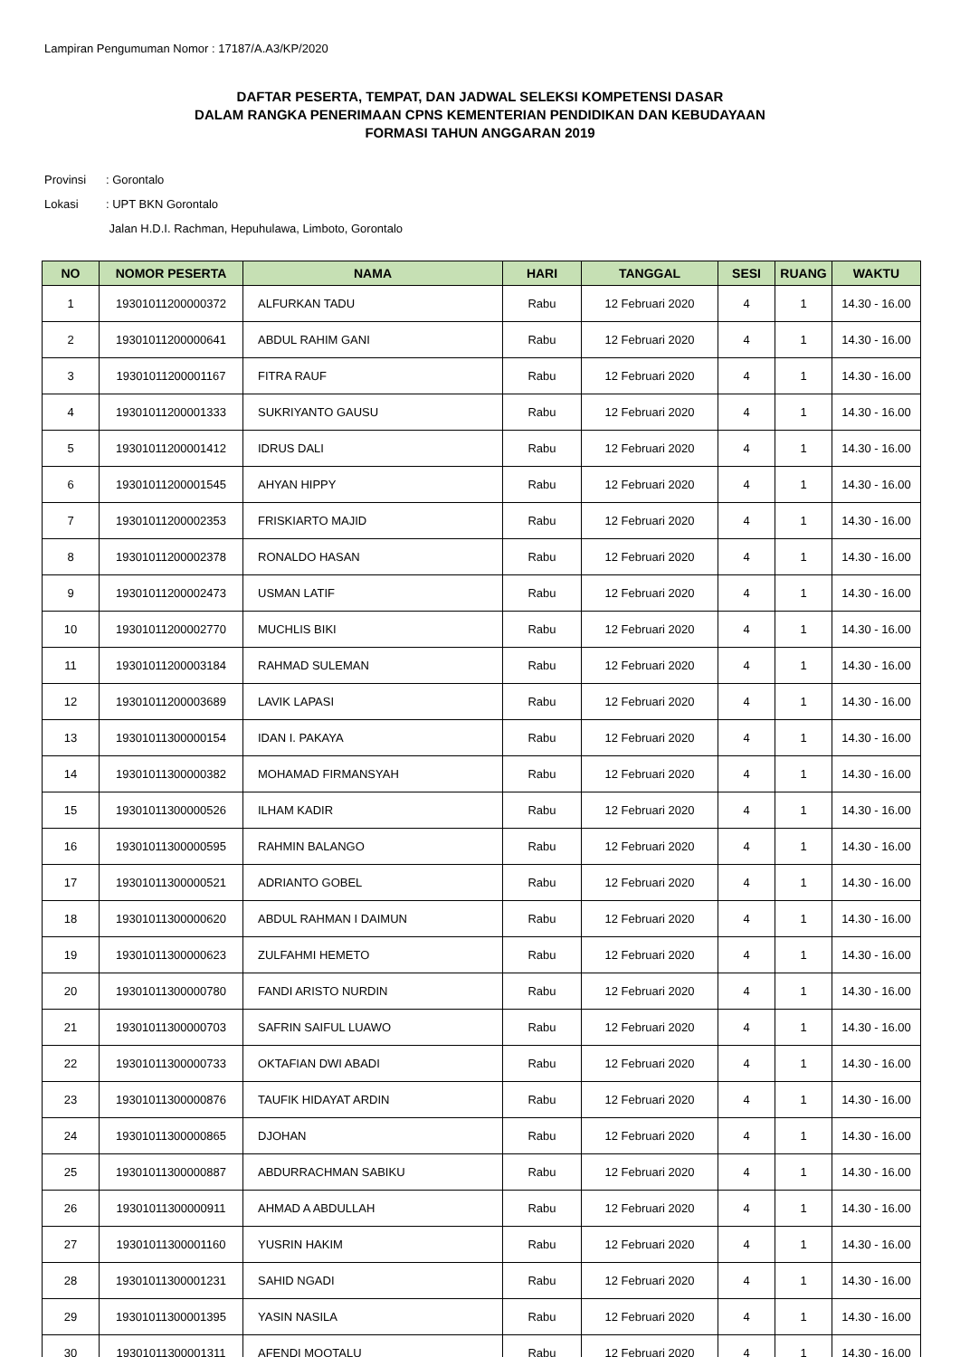Lampiran Pengumuman Nomor : 17187/A.A3/KP/2020
DAFTAR PESERTA, TEMPAT, DAN JADWAL SELEKSI KOMPETENSI DASAR
DALAM RANGKA PENERIMAAN CPNS KEMENTERIAN PENDIDIKAN DAN KEBUDAYAAN
FORMASI TAHUN ANGGARAN 2019
Provinsi: Gorontalo
Lokasi: UPT BKN Gorontalo
Jalan H.D.I. Rachman, Hepuhulawa, Limboto, Gorontalo
| NO | NOMOR PESERTA | NAMA | HARI | TANGGAL | SESI | RUANG | WAKTU |
| --- | --- | --- | --- | --- | --- | --- | --- |
| 1 | 19301011200000372 | ALFURKAN TADU | Rabu | 12 Februari 2020 | 4 | 1 | 14.30 - 16.00 |
| 2 | 19301011200000641 | ABDUL RAHIM GANI | Rabu | 12 Februari 2020 | 4 | 1 | 14.30 - 16.00 |
| 3 | 19301011200001167 | FITRA RAUF | Rabu | 12 Februari 2020 | 4 | 1 | 14.30 - 16.00 |
| 4 | 19301011200001333 | SUKRIYANTO GAUSU | Rabu | 12 Februari 2020 | 4 | 1 | 14.30 - 16.00 |
| 5 | 19301011200001412 | IDRUS DALI | Rabu | 12 Februari 2020 | 4 | 1 | 14.30 - 16.00 |
| 6 | 19301011200001545 | AHYAN HIPPY | Rabu | 12 Februari 2020 | 4 | 1 | 14.30 - 16.00 |
| 7 | 19301011200002353 | FRISKIARTO MAJID | Rabu | 12 Februari 2020 | 4 | 1 | 14.30 - 16.00 |
| 8 | 19301011200002378 | RONALDO HASAN | Rabu | 12 Februari 2020 | 4 | 1 | 14.30 - 16.00 |
| 9 | 19301011200002473 | USMAN LATIF | Rabu | 12 Februari 2020 | 4 | 1 | 14.30 - 16.00 |
| 10 | 19301011200002770 | MUCHLIS BIKI | Rabu | 12 Februari 2020 | 4 | 1 | 14.30 - 16.00 |
| 11 | 19301011200003184 | RAHMAD SULEMAN | Rabu | 12 Februari 2020 | 4 | 1 | 14.30 - 16.00 |
| 12 | 19301011200003689 | LAVIK LAPASI | Rabu | 12 Februari 2020 | 4 | 1 | 14.30 - 16.00 |
| 13 | 19301011300000154 | IDAN I. PAKAYA | Rabu | 12 Februari 2020 | 4 | 1 | 14.30 - 16.00 |
| 14 | 19301011300000382 | MOHAMAD FIRMANSYAH | Rabu | 12 Februari 2020 | 4 | 1 | 14.30 - 16.00 |
| 15 | 19301011300000526 | ILHAM KADIR | Rabu | 12 Februari 2020 | 4 | 1 | 14.30 - 16.00 |
| 16 | 19301011300000595 | RAHMIN BALANGO | Rabu | 12 Februari 2020 | 4 | 1 | 14.30 - 16.00 |
| 17 | 19301011300000521 | ADRIANTO GOBEL | Rabu | 12 Februari 2020 | 4 | 1 | 14.30 - 16.00 |
| 18 | 19301011300000620 | ABDUL RAHMAN I DAIMUN | Rabu | 12 Februari 2020 | 4 | 1 | 14.30 - 16.00 |
| 19 | 19301011300000623 | ZULFAHMI HEMETO | Rabu | 12 Februari 2020 | 4 | 1 | 14.30 - 16.00 |
| 20 | 19301011300000780 | FANDI ARISTO NURDIN | Rabu | 12 Februari 2020 | 4 | 1 | 14.30 - 16.00 |
| 21 | 19301011300000703 | SAFRIN SAIFUL LUAWO | Rabu | 12 Februari 2020 | 4 | 1 | 14.30 - 16.00 |
| 22 | 19301011300000733 | OKTAFIAN DWI ABADI | Rabu | 12 Februari 2020 | 4 | 1 | 14.30 - 16.00 |
| 23 | 19301011300000876 | TAUFIK HIDAYAT ARDIN | Rabu | 12 Februari 2020 | 4 | 1 | 14.30 - 16.00 |
| 24 | 19301011300000865 | DJOHAN | Rabu | 12 Februari 2020 | 4 | 1 | 14.30 - 16.00 |
| 25 | 19301011300000887 | ABDURRACHMAN SABIKU | Rabu | 12 Februari 2020 | 4 | 1 | 14.30 - 16.00 |
| 26 | 19301011300000911 | AHMAD A ABDULLAH | Rabu | 12 Februari 2020 | 4 | 1 | 14.30 - 16.00 |
| 27 | 19301011300001160 | YUSRIN HAKIM | Rabu | 12 Februari 2020 | 4 | 1 | 14.30 - 16.00 |
| 28 | 19301011300001231 | SAHID NGADI | Rabu | 12 Februari 2020 | 4 | 1 | 14.30 - 16.00 |
| 29 | 19301011300001395 | YASIN NASILA | Rabu | 12 Februari 2020 | 4 | 1 | 14.30 - 16.00 |
| 30 | 19301011300001311 | AFENDI MOOTALU | Rabu | 12 Februari 2020 | 4 | 1 | 14.30 - 16.00 |